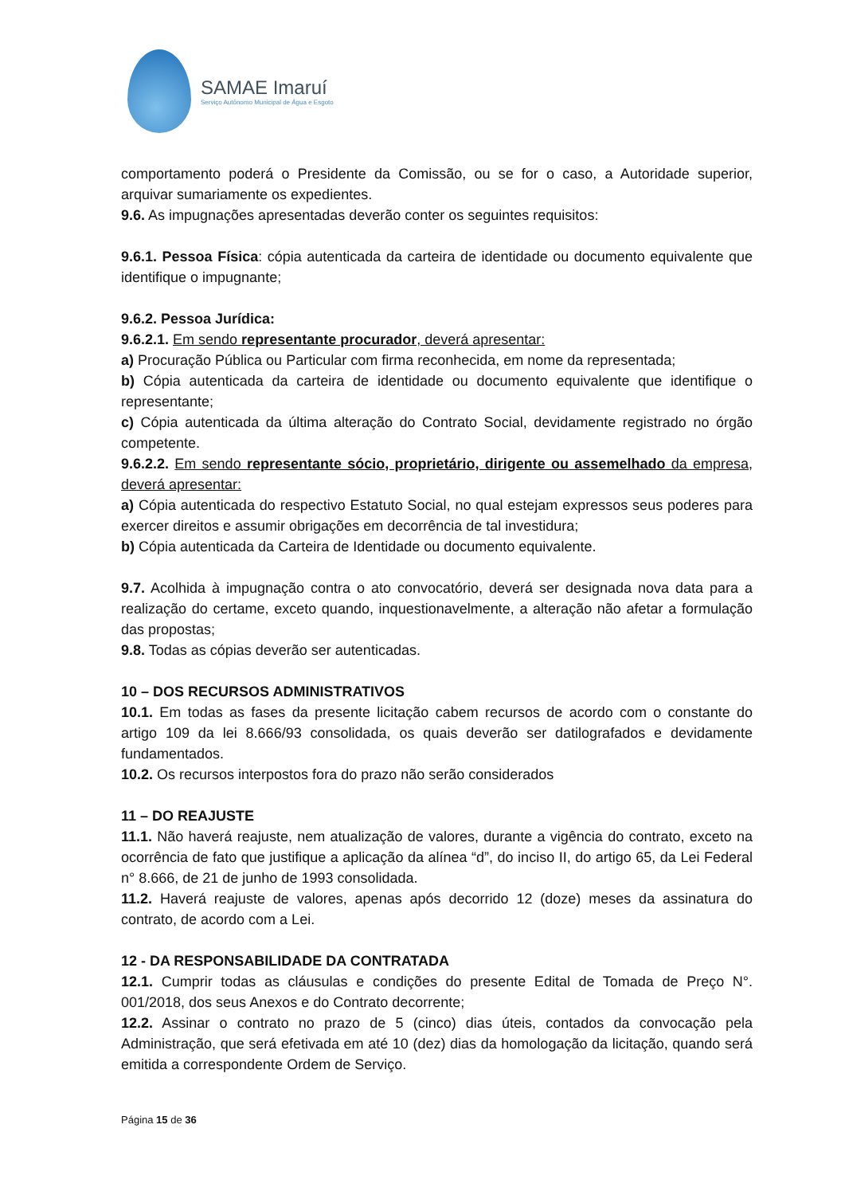SAMAE Imaruí
Serviço Autônomo Municipal de Água e Esgoto
comportamento poderá o Presidente da Comissão, ou se for o caso, a Autoridade superior, arquivar sumariamente os expedientes.
9.6. As impugnações apresentadas deverão conter os seguintes requisitos:
9.6.1. Pessoa Física: cópia autenticada da carteira de identidade ou documento equivalente que identifique o impugnante;
9.6.2. Pessoa Jurídica:
9.6.2.1. Em sendo representante procurador, deverá apresentar:
a) Procuração Pública ou Particular com firma reconhecida, em nome da representada;
b) Cópia autenticada da carteira de identidade ou documento equivalente que identifique o representante;
c) Cópia autenticada da última alteração do Contrato Social, devidamente registrado no órgão competente.
9.6.2.2. Em sendo representante sócio, proprietário, dirigente ou assemelhado da empresa, deverá apresentar:
a) Cópia autenticada do respectivo Estatuto Social, no qual estejam expressos seus poderes para exercer direitos e assumir obrigações em decorrência de tal investidura;
b) Cópia autenticada da Carteira de Identidade ou documento equivalente.
9.7. Acolhida à impugnação contra o ato convocatório, deverá ser designada nova data para a realização do certame, exceto quando, inquestionavelmente, a alteração não afetar a formulação das propostas;
9.8. Todas as cópias deverão ser autenticadas.
10 – DOS RECURSOS ADMINISTRATIVOS
10.1. Em todas as fases da presente licitação cabem recursos de acordo com o constante do artigo 109 da lei 8.666/93 consolidada, os quais deverão ser datilografados e devidamente fundamentados.
10.2. Os recursos interpostos fora do prazo não serão considerados
11 – DO REAJUSTE
11.1. Não haverá reajuste, nem atualização de valores, durante a vigência do contrato, exceto na ocorrência de fato que justifique a aplicação da alínea “d”, do inciso II, do artigo 65, da Lei Federal n° 8.666, de 21 de junho de 1993 consolidada.
11.2. Haverá reajuste de valores, apenas após decorrido 12 (doze) meses da assinatura do contrato, de acordo com a Lei.
12 - DA RESPONSABILIDADE DA CONTRATADA
12.1. Cumprir todas as cláusulas e condições do presente Edital de Tomada de Preço N°. 001/2018, dos seus Anexos e do Contrato decorrente;
12.2. Assinar o contrato no prazo de 5 (cinco) dias úteis, contados da convocação pela Administração, que será efetivada em até 10 (dez) dias da homologação da licitação, quando será emitida a correspondente Ordem de Serviço.
Página 15 de 36